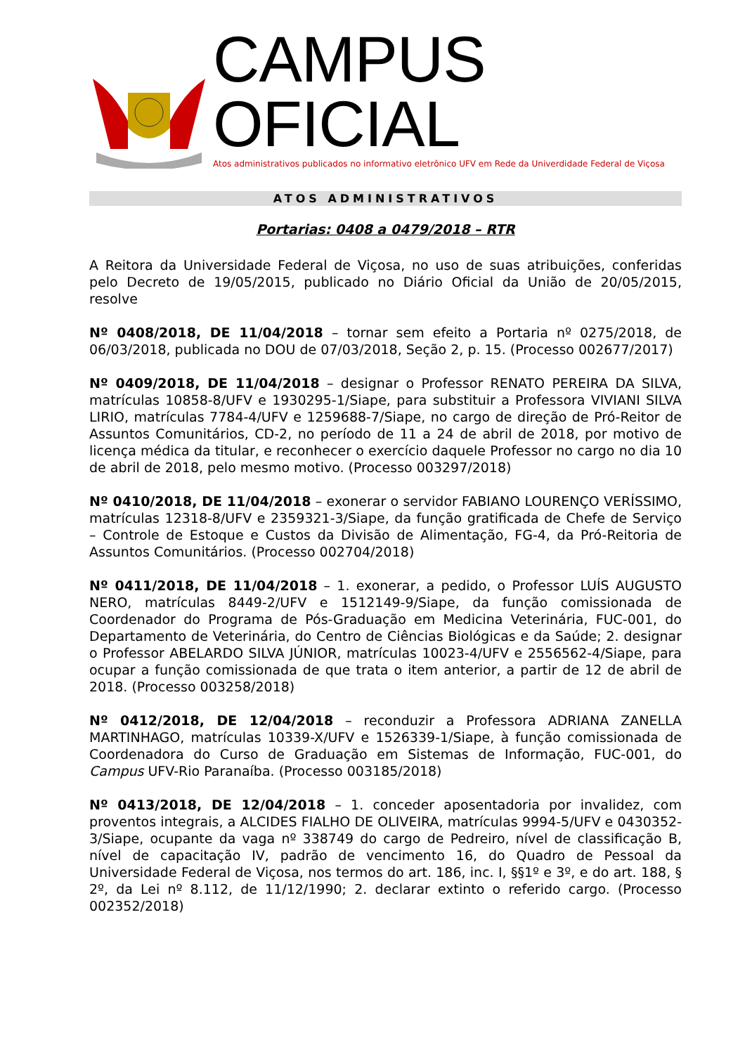CAMPUS OFICIAL
Atos administrativos publicados no informativo eletrônico UFV em Rede da Univerdidade Federal de Viçosa
ATOS ADMINISTRATIVOS
Portarias: 0408 a 0479/2018 – RTR
A Reitora da Universidade Federal de Viçosa, no uso de suas atribuições, conferidas pelo Decreto de 19/05/2015, publicado no Diário Oficial da União de 20/05/2015, resolve
Nº 0408/2018, DE 11/04/2018 – tornar sem efeito a Portaria nº 0275/2018, de 06/03/2018, publicada no DOU de 07/03/2018, Seção 2, p. 15. (Processo 002677/2017)
Nº 0409/2018, DE 11/04/2018 – designar o Professor RENATO PEREIRA DA SILVA, matrículas 10858-8/UFV e 1930295-1/Siape, para substituir a Professora VIVIANI SILVA LIRIO, matrículas 7784-4/UFV e 1259688-7/Siape, no cargo de direção de Pró-Reitor de Assuntos Comunitários, CD-2, no período de 11 a 24 de abril de 2018, por motivo de licença médica da titular, e reconhecer o exercício daquele Professor no cargo no dia 10 de abril de 2018, pelo mesmo motivo. (Processo 003297/2018)
Nº 0410/2018, DE 11/04/2018 – exonerar o servidor FABIANO LOURENÇO VERÍSSIMO, matrículas 12318-8/UFV e 2359321-3/Siape, da função gratificada de Chefe de Serviço – Controle de Estoque e Custos da Divisão de Alimentação, FG-4, da Pró-Reitoria de Assuntos Comunitários. (Processo 002704/2018)
Nº 0411/2018, DE 11/04/2018 – 1. exonerar, a pedido, o Professor LUÍS AUGUSTO NERO, matrículas 8449-2/UFV e 1512149-9/Siape, da função comissionada de Coordenador do Programa de Pós-Graduação em Medicina Veterinária, FUC-001, do Departamento de Veterinária, do Centro de Ciências Biológicas e da Saúde; 2. designar o Professor ABELARDO SILVA JÚNIOR, matrículas 10023-4/UFV e 2556562-4/Siape, para ocupar a função comissionada de que trata o item anterior, a partir de 12 de abril de 2018. (Processo 003258/2018)
Nº 0412/2018, DE 12/04/2018 – reconduzir a Professora ADRIANA ZANELLA MARTINHAGO, matrículas 10339-X/UFV e 1526339-1/Siape, à função comissionada de Coordenadora do Curso de Graduação em Sistemas de Informação, FUC-001, do Campus UFV-Rio Paranaíba. (Processo 003185/2018)
Nº 0413/2018, DE 12/04/2018 – 1. conceder aposentadoria por invalidez, com proventos integrais, a ALCIDES FIALHO DE OLIVEIRA, matrículas 9994-5/UFV e 0430352-3/Siape, ocupante da vaga nº 338749 do cargo de Pedreiro, nível de classificação B, nível de capacitação IV, padrão de vencimento 16, do Quadro de Pessoal da Universidade Federal de Viçosa, nos termos do art. 186, inc. I, §§1º e 3º, e do art. 188, § 2º, da Lei nº 8.112, de 11/12/1990; 2. declarar extinto o referido cargo. (Processo 002352/2018)